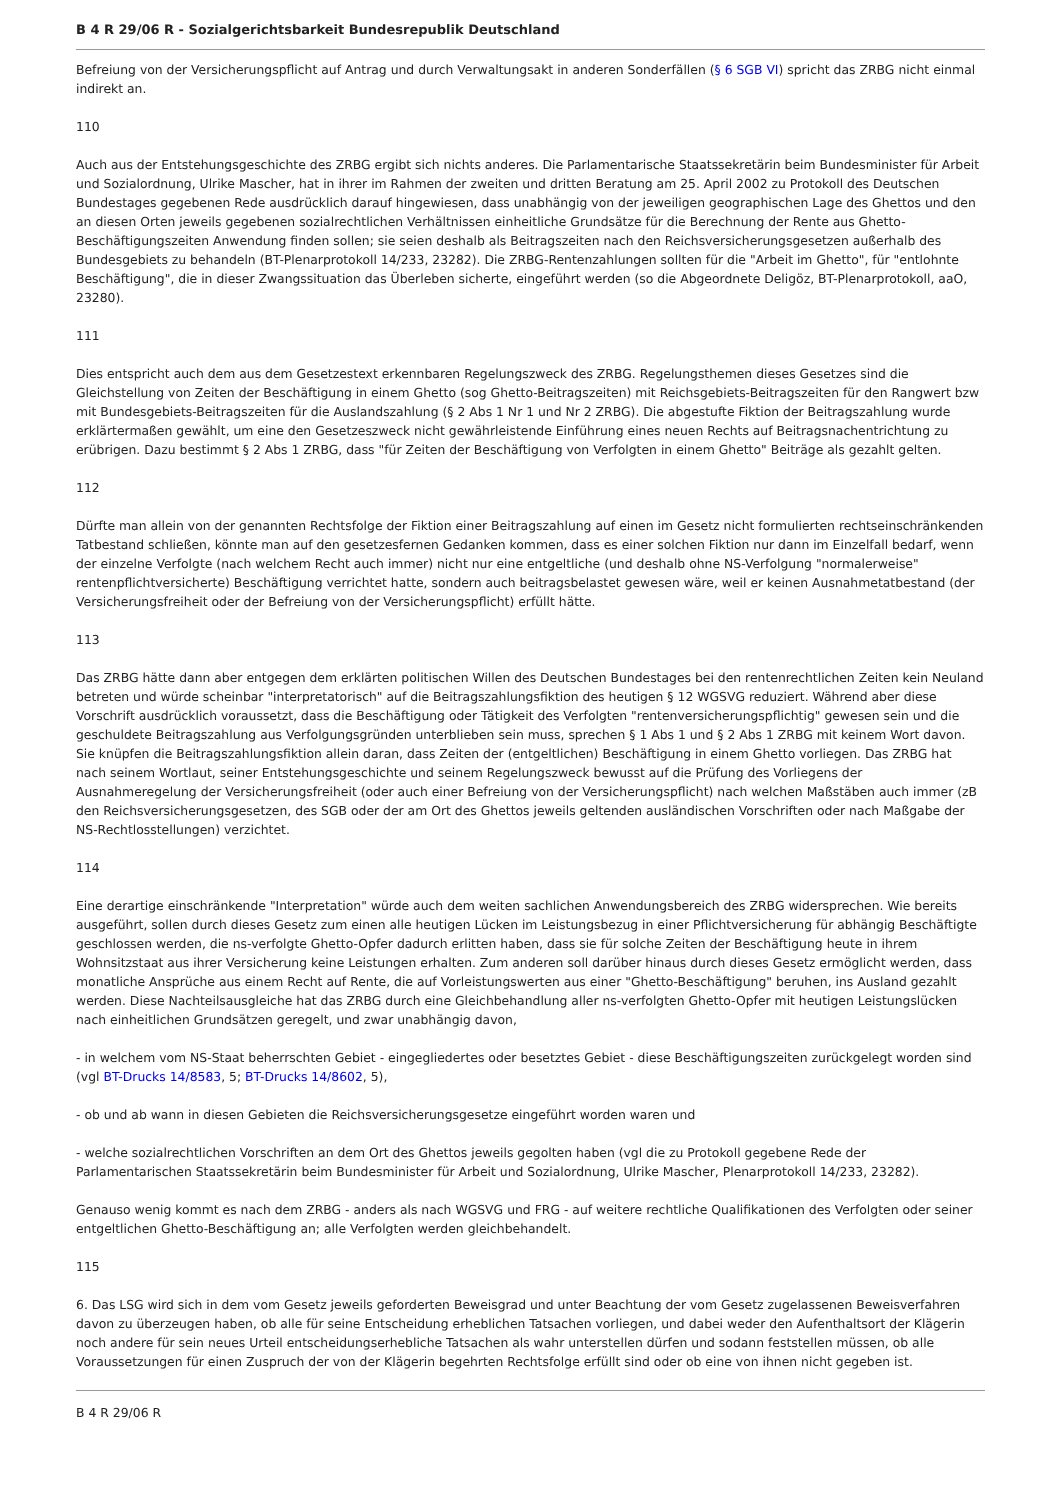B 4 R 29/06 R - Sozialgerichtsbarkeit Bundesrepublik Deutschland
Befreiung von der Versicherungspflicht auf Antrag und durch Verwaltungsakt in anderen Sonderfällen (§ 6 SGB VI) spricht das ZRBG nicht einmal indirekt an.
110
Auch aus der Entstehungsgeschichte des ZRBG ergibt sich nichts anderes. Die Parlamentarische Staatssekretärin beim Bundesminister für Arbeit und Sozialordnung, Ulrike Mascher, hat in ihrer im Rahmen der zweiten und dritten Beratung am 25. April 2002 zu Protokoll des Deutschen Bundestages gegebenen Rede ausdrücklich darauf hingewiesen, dass unabhängig von der jeweiligen geographischen Lage des Ghettos und den an diesen Orten jeweils gegebenen sozialrechtlichen Verhältnissen einheitliche Grundsätze für die Berechnung der Rente aus Ghetto-Beschäftigungszeiten Anwendung finden sollen; sie seien deshalb als Beitragszeiten nach den Reichsversicherungsgesetzen außerhalb des Bundesgebiets zu behandeln (BT-Plenarprotokoll 14/233, 23282). Die ZRBG-Rentenzahlungen sollten für die "Arbeit im Ghetto", für "entlohnte Beschäftigung", die in dieser Zwangssituation das Überleben sicherte, eingeführt werden (so die Abgeordnete Deligöz, BT-Plenarprotokoll, aaO, 23280).
111
Dies entspricht auch dem aus dem Gesetzestext erkennbaren Regelungszweck des ZRBG. Regelungsthemen dieses Gesetzes sind die Gleichstellung von Zeiten der Beschäftigung in einem Ghetto (sog Ghetto-Beitragszeiten) mit Reichsgebiets-Beitragszeiten für den Rangwert bzw mit Bundesgebiets-Beitragszeiten für die Auslandszahlung (§ 2 Abs 1 Nr 1 und Nr 2 ZRBG). Die abgestufte Fiktion der Beitragszahlung wurde erklärtermaßen gewählt, um eine den Gesetzeszweck nicht gewährleistende Einführung eines neuen Rechts auf Beitragsnachentrichtung zu erübrigen. Dazu bestimmt § 2 Abs 1 ZRBG, dass "für Zeiten der Beschäftigung von Verfolgten in einem Ghetto" Beiträge als gezahlt gelten.
112
Dürfte man allein von der genannten Rechtsfolge der Fiktion einer Beitragszahlung auf einen im Gesetz nicht formulierten rechtseinschränkenden Tatbestand schließen, könnte man auf den gesetzesfernen Gedanken kommen, dass es einer solchen Fiktion nur dann im Einzelfall bedarf, wenn der einzelne Verfolgte (nach welchem Recht auch immer) nicht nur eine entgeltliche (und deshalb ohne NS-Verfolgung "normalerweise" rentenpflichtversicherte) Beschäftigung verrichtet hatte, sondern auch beitragsbelastet gewesen wäre, weil er keinen Ausnahmetatbestand (der Versicherungsfreiheit oder der Befreiung von der Versicherungspflicht) erfüllt hätte.
113
Das ZRBG hätte dann aber entgegen dem erklärten politischen Willen des Deutschen Bundestages bei den rentenrechtlichen Zeiten kein Neuland betreten und würde scheinbar "interpretatorisch" auf die Beitragszahlungsfiktion des heutigen § 12 WGSVG reduziert. Während aber diese Vorschrift ausdrücklich voraussetzt, dass die Beschäftigung oder Tätigkeit des Verfolgten "rentenversicherungspflichtig" gewesen sein und die geschuldete Beitragszahlung aus Verfolgungsgründen unterblieben sein muss, sprechen § 1 Abs 1 und § 2 Abs 1 ZRBG mit keinem Wort davon. Sie knüpfen die Beitragszahlungsfiktion allein daran, dass Zeiten der (entgeltlichen) Beschäftigung in einem Ghetto vorliegen. Das ZRBG hat nach seinem Wortlaut, seiner Entstehungsgeschichte und seinem Regelungszweck bewusst auf die Prüfung des Vorliegens der Ausnahmeregelung der Versicherungsfreiheit (oder auch einer Befreiung von der Versicherungspflicht) nach welchen Maßstäben auch immer (zB den Reichsversicherungsgesetzen, des SGB oder der am Ort des Ghettos jeweils geltenden ausländischen Vorschriften oder nach Maßgabe der NS-Rechtlosstellungen) verzichtet.
114
Eine derartige einschränkende "Interpretation" würde auch dem weiten sachlichen Anwendungsbereich des ZRBG widersprechen. Wie bereits ausgeführt, sollen durch dieses Gesetz zum einen alle heutigen Lücken im Leistungsbezug in einer Pflichtversicherung für abhängig Beschäftigte geschlossen werden, die ns-verfolgte Ghetto-Opfer dadurch erlitten haben, dass sie für solche Zeiten der Beschäftigung heute in ihrem Wohnsitzstaat aus ihrer Versicherung keine Leistungen erhalten. Zum anderen soll darüber hinaus durch dieses Gesetz ermöglicht werden, dass monatliche Ansprüche aus einem Recht auf Rente, die auf Vorleistungswerten aus einer "Ghetto-Beschäftigung" beruhen, ins Ausland gezahlt werden. Diese Nachteilsausgleiche hat das ZRBG durch eine Gleichbehandlung aller ns-verfolgten Ghetto-Opfer mit heutigen Leistungslücken nach einheitlichen Grundsätzen geregelt, und zwar unabhängig davon,
- in welchem vom NS-Staat beherrschten Gebiet - eingegliedertes oder besetztes Gebiet - diese Beschäftigungszeiten zurückgelegt worden sind (vgl BT-Drucks 14/8583, 5; BT-Drucks 14/8602, 5),
- ob und ab wann in diesen Gebieten die Reichsversicherungsgesetze eingeführt worden waren und
- welche sozialrechtlichen Vorschriften an dem Ort des Ghettos jeweils gegolten haben (vgl die zu Protokoll gegebene Rede der Parlamentarischen Staatssekretärin beim Bundesminister für Arbeit und Sozialordnung, Ulrike Mascher, Plenarprotokoll 14/233, 23282).
Genauso wenig kommt es nach dem ZRBG - anders als nach WGSVG und FRG - auf weitere rechtliche Qualifikationen des Verfolgten oder seiner entgeltlichen Ghetto-Beschäftigung an; alle Verfolgten werden gleichbehandelt.
115
6. Das LSG wird sich in dem vom Gesetz jeweils geforderten Beweisgrad und unter Beachtung der vom Gesetz zugelassenen Beweisverfahren davon zu überzeugen haben, ob alle für seine Entscheidung erheblichen Tatsachen vorliegen, und dabei weder den Aufenthaltsort der Klägerin noch andere für sein neues Urteil entscheidungserhebliche Tatsachen als wahr unterstellen dürfen und sodann feststellen müssen, ob alle Voraussetzungen für einen Zuspruch der von der Klägerin begehrten Rechtsfolge erfüllt sind oder ob eine von ihnen nicht gegeben ist.
B 4 R 29/06 R